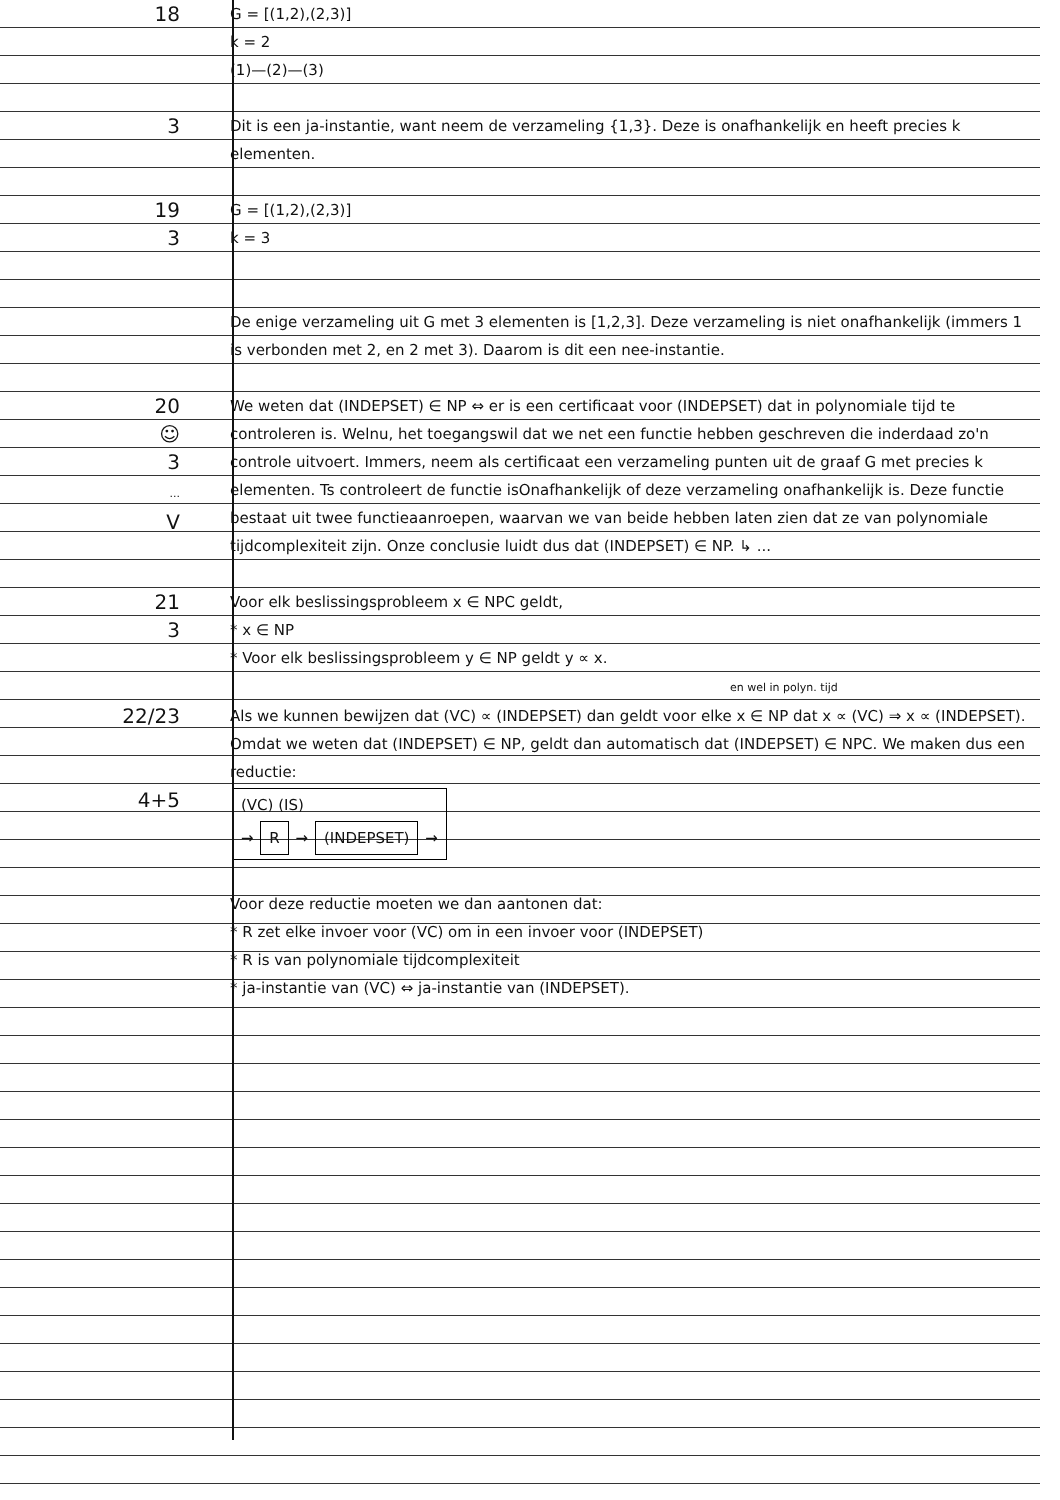18
G = [(1,2),(2,3)]
k = 2
(1)—(2)—(3)
3
Dit is een ja-instantie, want neem de verzameling {1,3}. Deze is onafhankelijk en heeft precies k elementen.
19
3
G = [(1,2),(2,3)]
k = 3
De enige verzameling uit G met 3 elementen is [1,2,3]. Deze verzameling is niet onafhankelijk (immers 1 is verbonden met 2, en 2 met 3). Daarom is dit een nee-instantie.
20
☺
3
...
V
We weten dat (INDEPSET) ∈ NP ⇔ er is een certificaat voor (INDEPSET) dat in polynomiale tijd te controleren is. Welnu, het toegangswil dat we net een functie hebben geschreven die inderdaad zo'n controle uitvoert. Immers, neem als certificaat een verzameling punten uit de graaf G met precies k elementen. Ts controleert de functie isOnafhankelijk of deze verzameling onafhankelijk is. Deze functie bestaat uit twee functieaanroepen, waarvan we van beide hebben laten zien dat ze van polynomiale tijdcomplexiteit zijn. Onze conclusie luidt dus dat (INDEPSET) ∈ NP. ↳ ...
21
3
Voor elk beslissingsprobleem x ∈ NPC geldt,
* x ∈ NP
* Voor elk beslissingsprobleem y ∈ NP geldt y ∝ x.
en wel in polyn. tijd
22/23
4+5
Als we kunnen bewijzen dat (VC) ∝ (INDEPSET) dan geldt voor elke x ∈ NP dat x ∝ (VC) ⇒ x ∝ (INDEPSET). Omdat we weten dat (INDEPSET) ∈ NP, geldt dan automatisch dat (INDEPSET) ∈ NPC. We maken dus een reductie:
(VC) (IS)
→ R → (INDEPSET) →
Voor deze reductie moeten we dan aantonen dat:
* R zet elke invoer voor (VC) om in een invoer voor (INDEPSET)
* R is van polynomiale tijdcomplexiteit
* ja-instantie van (VC) ⇔ ja-instantie van (INDEPSET).